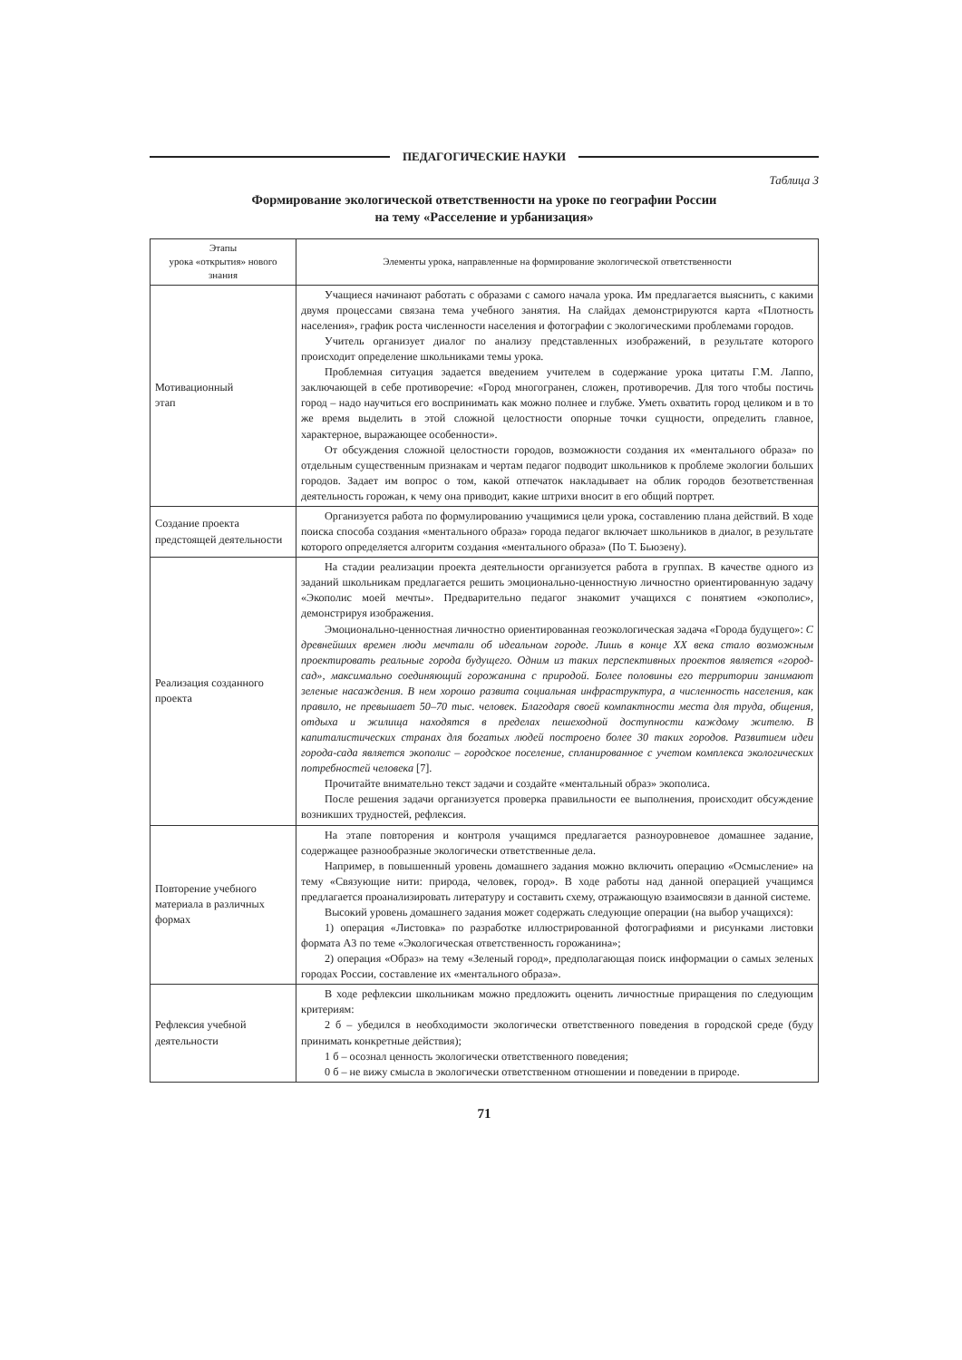ПЕДАГОГИЧЕСКИЕ НАУКИ
Таблица 3
Формирование экологической ответственности на уроке по географии России
на тему «Расселение и урбанизация»
| Этапы урока «открытия» нового знания | Элементы урока, направленные на формирование экологической ответственности |
| --- | --- |
| Мотивационный этап | Учащиеся начинают работать с образами с самого начала урока. Им предлагается выяснить, с какими двумя процессами связана тема учебного занятия. На слайдах демонстрируются карта «Плотность населения», график роста численности населения и фотографии с экологическими проблемами городов. Учитель организует диалог по анализу представленных изображений, в результате которого происходит определение школьниками темы урока. Проблемная ситуация задается введением учителем в содержание урока цитаты Г.М. Лаппо, заключающей в себе противоречие: «Город многогранен, сложен, противоречив. Для того чтобы постичь город – надо научиться его воспринимать как можно полнее и глубже. Уметь охватить город целиком и в то же время выделить в этой сложной целостности опорные точки сущности, определить главное, характерное, выражающее особенности». От обсуждения сложной целостности городов, возможности создания их «ментального образа» по отдельным существенным признакам и чертам педагог подводит школьников к проблеме экологии больших городов. Задает им вопрос о том, какой отпечаток накладывает на облик городов безответственная деятельность горожан, к чему она приводит, какие штрихи вносит в его общий портрет. |
| Создание проекта предстоящей деятельности | Организуется работа по формулированию учащимися цели урока, составлению плана действий. В ходе поиска способа создания «ментального образа» города педагог включает школьников в диалог, в результате которого определяется алгоритм создания «ментального образа» (По Т. Бьюзену). |
| Реализация созданного проекта | На стадии реализации проекта деятельности организуется работа в группах. В качестве одного из заданий школьникам предлагается решить эмоционально-ценностную личностно ориентированную задачу «Экополис моей мечты». Предварительно педагог знакомит учащихся с понятием «экополис», демонстрируя изображения. Эмоционально-ценностная личностно ориентированная геоэкологическая задача «Города будущего»: С древнейших времен люди мечтали об идеальном городе. Лишь в конце XX века стало возможным проектировать реальные города будущего. Одним из таких перспективных проектов является «город-сад», максимально соединяющий горожанина с природой. Более половины его территории занимают зеленые насаждения. В нем хорошо развита социальная инфраструктура, а численность населения, как правило, не превышает 50–70 тыс. человек. Благодаря своей компактности места для труда, общения, отдыха и жилища находятся в пределах пешеходной доступности каждому жителю. В капиталистических странах для богатых людей построено более 30 таких городов. Развитием идеи города-сада является экополис – городское поселение, спланированное с учетом комплекса экологических потребностей человека [7]. Прочитайте внимательно текст задачи и создайте «ментальный образ» экополиса. После решения задачи организуется проверка правильности ее выполнения, происходит обсуждение возникших трудностей, рефлексия. |
| Повторение учебного материала в различных формах | На этапе повторения и контроля учащимся предлагается разноуровневое домашнее задание, содержащее разнообразные экологически ответственные дела. Например, в повышенный уровень домашнего задания можно включить операцию «Осмысление» на тему «Связующие нити: природа, человек, город». В ходе работы над данной операцией учащимся предлагается проанализировать литературу и составить схему, отражающую взаимосвязи в данной системе. Высокий уровень домашнего задания может содержать следующие операции (на выбор учащихся): 1) операция «Листовка» по разработке иллюстрированной фотографиями и рисунками листовки формата А3 по теме «Экологическая ответственность горожанина»; 2) операция «Образ» на тему «Зеленый город», предполагающая поиск информации о самых зеленых городах России, составление их «ментального образа». |
| Рефлексия учебной деятельности | В ходе рефлексии школьникам можно предложить оценить личностные приращения по следующим критериям: 2 б – убедился в необходимости экологически ответственного поведения в городской среде (буду принимать конкретные действия); 1 б – осознал ценность экологически ответственного поведения; 0 б – не вижу смысла в экологически ответственном отношении и поведении в природе. |
71